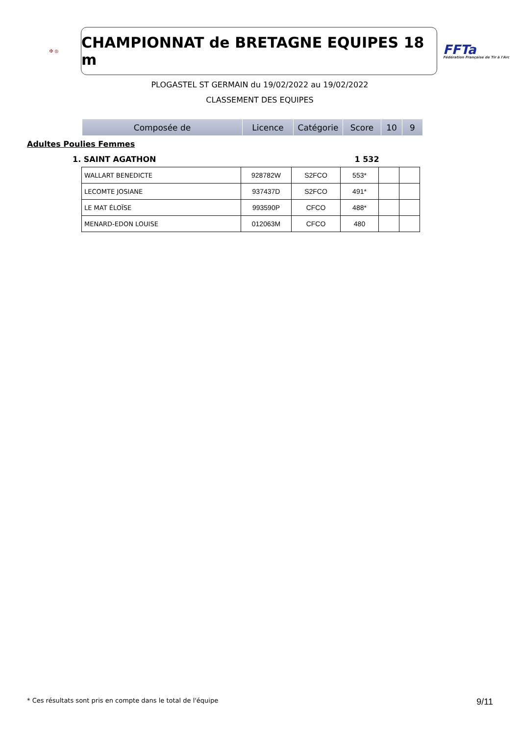✠ ◎
CHAMPIONNAT de BRETAGNE EQUIPES 18 m
FFTa
Fédération Française de Tir à l'Arc
PLOGASTEL ST GERMAIN du 19/02/2022 au 19/02/2022
CLASSEMENT DES EQUIPES
| Composée de | Licence | Catégorie | Score | 10 | 9 |
| --- | --- | --- | --- | --- | --- |
Adultes Poulies Femmes
1. SAINT AGATHON 1 532
| WALLART BENEDICTE | 928782W | S2FCO | 553* | | |
| LECOMTE JOSIANE | 937437D | S2FCO | 491* | | |
| LE MAT ÉLOÏSE | 993590P | CFCO | 488* | | |
| MENARD-EDON LOUISE | 012063M | CFCO | 480 | | |
* Ces résultats sont pris en compte dans le total de l'équipe 9/11